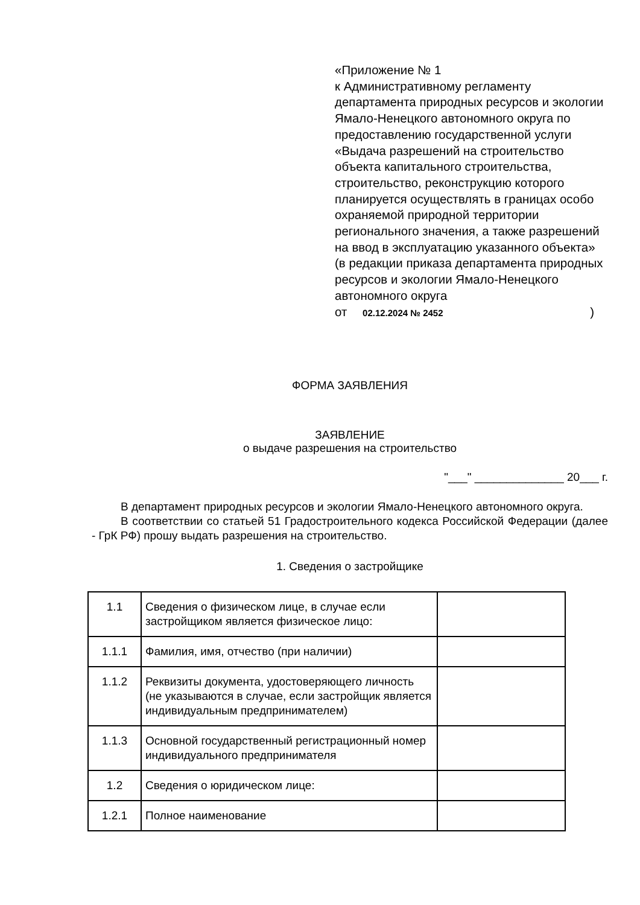«Приложение № 1
к Административному регламенту департамента природных ресурсов и экологии Ямало-Ненецкого автономного округа по предоставлению государственной услуги «Выдача разрешений на строительство объекта капитального строительства, строительство, реконструкцию которого планируется осуществлять в границах особо охраняемой природной территории регионального значения, а также разрешений на ввод в эксплуатацию указанного объекта»
(в редакции приказа департамента природных ресурсов и экологии Ямало-Ненецкого автономного округа
от 02.12.2024 № 2452)
ФОРМА ЗАЯВЛЕНИЯ
ЗАЯВЛЕНИЕ
о выдаче разрешения на строительство
"___" ______________ 20___ г.
В департамент природных ресурсов и экологии Ямало-Ненецкого автономного округа.
В соответствии со статьей 51 Градостроительного кодекса Российской Федерации (далее - ГрК РФ) прошу выдать разрешения на строительство.
1. Сведения о застройщике
| 1.1 | Сведения о физическом лице, в случае если застройщиком является физическое лицо: | |
| 1.1.1 | Фамилия, имя, отчество (при наличии) | |
| 1.1.2 | Реквизиты документа, удостоверяющего личность (не указываются в случае, если застройщик является индивидуальным предпринимателем) | |
| 1.1.3 | Основной государственный регистрационный номер индивидуального предпринимателя | |
| 1.2 | Сведения о юридическом лице: | |
| 1.2.1 | Полное наименование | |